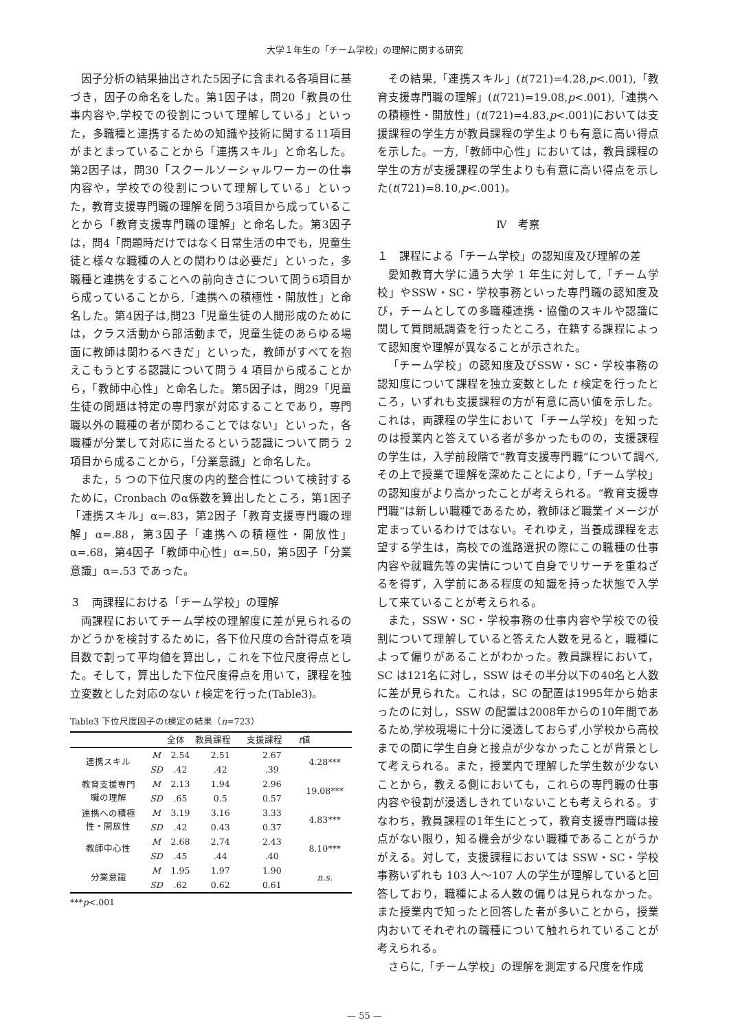大学１年生の「チーム学校」の理解に関する研究
因子分析の結果抽出された5因子に含まれる各項目に基づき，因子の命名をした。第1因子は，問20「教員の仕事内容や,学校での役割について理解している」といった，多職種と連携するための知識や技術に関する11項目がまとまっていることから「連携スキル」と命名した。第2因子は，問30「スクールソーシャルワーカーの仕事内容や，学校での役割について理解している」といった，教育支援専門職の理解を問う3項目から成っていることから「教育支援専門職の理解」と命名した。第3因子は，問4「問題時だけではなく日常生活の中でも，児童生徒と様々な職種の人との関わりは必要だ」といった，多職種と連携をすることへの前向きさについて問う6項目から成っていることから,「連携への積極性・開放性」と命名した。第4因子は,問23「児童生徒の人間形成のためには，クラス活動から部活動まで，児童生徒のあらゆる場面に教師は関わるべきだ」といった，教師がすべてを抱えこもうとする認識について問う 4 項目から成ることから，「教師中心性」と命名した。第5因子は，問29「児童生徒の問題は特定の専門家が対応することであり，専門職以外の職種の者が関わることではない」といった，各職種が分業して対応に当たるという認識について問う 2 項目から成ることから，「分業意識」と命名した。
また，5 つの下位尺度の内的整合性について検討するために，Cronbach のα係数を算出したところ，第1因子「連携スキル」α=.83，第2因子「教育支援専門職の理解」α=.88，第3因子「連携への積極性・開放性」α=.68，第4因子「教師中心性」α=.50，第5因子「分業意識」α=.53 であった。
３　両課程における「チーム学校」の理解
両課程においてチーム学校の理解度に差が見られるのかどうかを検討するために，各下位尺度の合計得点を項目数で割って平均値を算出し，これを下位尺度得点とした。そして，算出した下位尺度得点を用いて，課程を独立変数とした対応のない t 検定を行った(Table3)。
Table3 下位尺度因子のt検定の結果（n=723）
| | | 全体 | 教員課程 | 支援課程 | t 値 |
| --- | --- | --- | --- | --- | --- |
| 連携スキル | M | 2.54 | 2.51 | 2.67 | 4.28*** |
| | SD | .42 | .42 | .39 | |
| 教育支援専門 職の理解 | M | 2.13 | 1.94 | 2.96 | 19.08*** |
| | SD | .65 | 0.5 | 0.57 | |
| 連携への積極 性・開放性 | M | 3.19 | 3.16 | 3.33 | 4.83*** |
| | SD | .42 | 0.43 | 0.37 | |
| 教師中心性 | M | 2.68 | 2.74 | 2.43 | 8.10*** |
| | SD | .45 | .44 | .40 | |
| 分業意識 | M | 1.95 | 1.97 | 1.90 | n.s. |
| | SD | .62 | 0.62 | 0.61 | |
***p<.001
その結果,「連携スキル」(t(721)=4.28,p<.001),「教育支援専門職の理解」(t(721)=19.08,p<.001),「連携への積極性・開放性」(t(721)=4.83,p<.001)においては支援課程の学生方が教員課程の学生よりも有意に高い得点を示した。一方,「教師中心性」においては，教員課程の学生の方が支援課程の学生よりも有意に高い得点を示した(t(721)=8.10,p<.001)。
Ⅳ　考察
１　課程による「チーム学校」の認知度及び理解の差
愛知教育大学に通う大学 1 年生に対して,「チーム学校」やSSW・SC・学校事務といった専門職の認知度及び，チームとしての多職種連携・協働のスキルや認識に関して質問紙調査を行ったところ，在籍する課程によって認知度や理解が異なることが示された。
「チーム学校」の認知度及びSSW・SC・学校事務の認知度について課程を独立変数とした t 検定を行ったところ，いずれも支援課程の方が有意に高い値を示した。これは，両課程の学生において「チーム学校」を知ったのは授業内と答えている者が多かったものの，支援課程の学生は，入学前段階で“教育支援専門職”について調べ,その上で授業で理解を深めたことにより,「チーム学校」の認知度がより高かったことが考えられる。“教育支援専門職”は新しい職種であるため，教師ほど職業イメージが定まっているわけではない。それゆえ，当養成課程を志望する学生は，高校での進路選択の際にこの職種の仕事内容や就職先等の実情について自身でリサーチを重ねざるを得ず，入学前にある程度の知識を持った状態で入学して来ていることが考えられる。
また，SSW・SC・学校事務の仕事内容や学校での役割について理解していると答えた人数を見ると，職種によって偏りがあることがわかった。教員課程において，SC は121名に対し，SSW はその半分以下の40名と人数に差が見られた。これは，SC の配置は1995年から始まったのに対し，SSW の配置は2008年からの10年間であるため,学校現場に十分に浸透しておらず,小学校から高校までの間に学生自身と接点が少なかったことが背景として考えられる。また，授業内で理解した学生数が少ないことから，教える側においても，これらの専門職の仕事内容や役割が浸透しきれていないことも考えられる。すなわち，教員課程の1年生にとって，教育支援専門職は接点がない限り，知る機会が少ない職種であることがうかがえる。対して，支援課程においては SSW・SC・学校事務いずれも 103 人〜107 人の学生が理解していると回答しており，職種による人数の偏りは見られなかった。また授業内で知ったと回答した者が多いことから，授業内おいてそれぞれの職種について触れられていることが考えられる。
さらに,「チーム学校」の理解を測定する尺度を作成
— 55 —